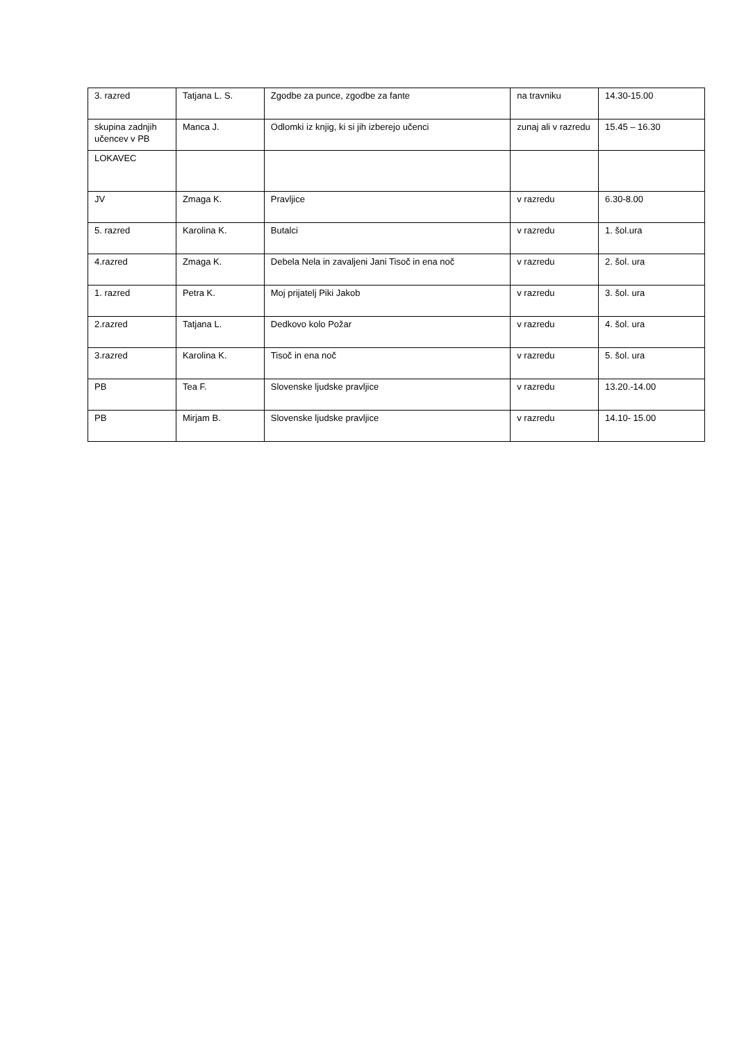| 3. razred | Tatjana L. S. | Zgodbe za punce, zgodbe za fante | na travniku | 14.30-15.00 |
| skupina zadnjih učencev v PB | Manca J. | Odlomki iz knjig, ki si jih izberejo učenci | zunaj ali v razredu | 15.45 – 16.30 |
| LOKAVEC | | | | |
| JV | Zmaga K. | Pravljice | v razredu | 6.30-8.00 |
| 5. razred | Karolina K. | Butalci | v razredu | 1. šol.ura |
| 4.razred | Zmaga K. | Debela Nela in zavaljeni Jani Tisoč in ena noč | v razredu | 2. šol. ura |
| 1. razred | Petra K. | Moj prijatelj Piki Jakob | v razredu | 3. šol. ura |
| 2.razred | Tatjana L. | Dedkovo kolo Požar | v razredu | 4. šol. ura |
| 3.razred | Karolina K. | Tisoč in ena noč | v razredu | 5. šol. ura |
| PB | Tea F. | Slovenske ljudske pravljice | v razredu | 13.20.-14.00 |
| PB | Mirjam B. | Slovenske ljudske pravljice | v razredu | 14.10- 15.00 |